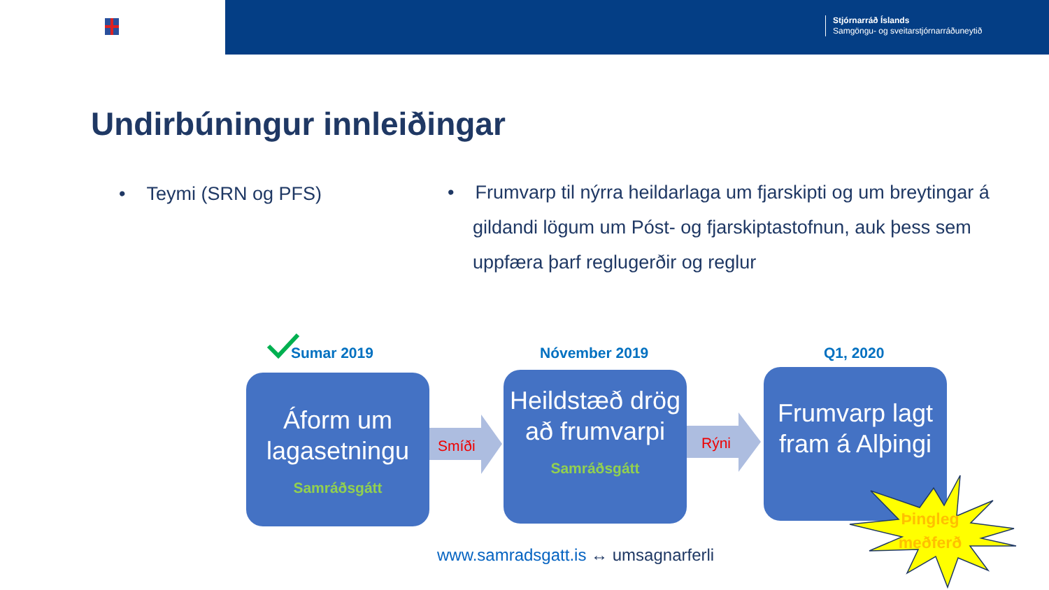Stjórnarráð Íslands
Samgöngu- og sveitarstjórnarráðuneytið
Undirbúningur innleiðingar
• Teymi (SRN og PFS)
• Frumvarp til nýrra heildarlaga um fjarskipti og um breytingar á gildandi lögum um Póst- og fjarskiptastofnun, auk þess sem uppfæra þarf reglugerðir og reglur
Sumar 2019 Nóvember 2019 Q1, 2020
Smíði Rýni
Áform um lagasetningu
Samráðsgátt
Heildstæð drög að frumvarpi
Samráðsgátt
Frumvarp lagt fram á Alþingi
Þingleg meðferð
www.samradsgatt.is ↔ umsagnarferli